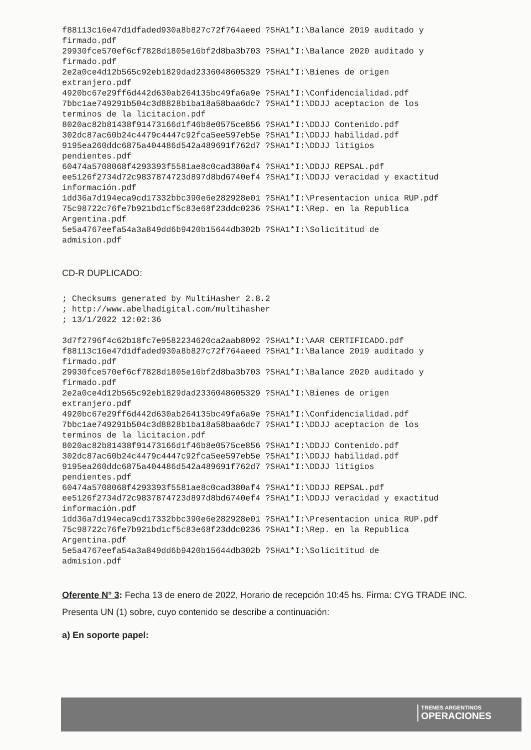f88113c16e47d1dfaded930a8b827c72f764aeed ?SHA1*I:\Balance 2019 auditado y
firmado.pdf
29930fce570ef6cf7828d1805e16bf2d8ba3b703 ?SHA1*I:\Balance 2020 auditado y
firmado.pdf
2e2a0ce4d12b565c92eb1829dad2336048605329 ?SHA1*I:\Bienes de origen
extranjero.pdf
4920bc67e29ff6d442d630ab264135bc49fa6a9e ?SHA1*I:\Confidencialidad.pdf
7bbc1ae749291b504c3d8828b1ba18a58baa6dc7 ?SHA1*I:\DDJJ aceptacion de los
terminos de la licitacion.pdf
8020ac82b81438f91473166d1f46b8e0575ce856 ?SHA1*I:\DDJJ Contenido.pdf
302dc87ac60b24c4479c4447c92fca5ee597eb5e ?SHA1*I:\DDJJ habilidad.pdf
9195ea260ddc6875a404486d542a489691f762d7 ?SHA1*I:\DDJJ litigios
pendientes.pdf
60474a5708068f4293393f5581ae8c0cad380af4 ?SHA1*I:\DDJJ REPSAL.pdf
ee5126f2734d72c9837874723d897d8bd6740ef4 ?SHA1*I:\DDJJ veracidad y exactitud
información.pdf
1dd36a7d194eca9cd17332bbc390e6e282928e01 ?SHA1*I:\Presentacion unica RUP.pdf
75c98722c76fe7b921bd1cf5c83e68f23ddc0236 ?SHA1*I:\Rep. en la Republica
Argentina.pdf
5e5a4767eefa54a3a849dd6b9420b15644db302b ?SHA1*I:\Solicititud de
admision.pdf
CD-R DUPLICADO:
; Checksums generated by MultiHasher 2.8.2
; http://www.abelhadigital.com/multihasher
; 13/1/2022 12:02:36

3d7f2796f4c62b18fc7e9582234620ca2aab8092 ?SHA1*I:\AAR CERTIFICADO.pdf
f88113c16e47d1dfaded930a8b827c72f764aeed ?SHA1*I:\Balance 2019 auditado y
firmado.pdf
29930fce570ef6cf7828d1805e16bf2d8ba3b703 ?SHA1*I:\Balance 2020 auditado y
firmado.pdf
2e2a0ce4d12b565c92eb1829dad2336048605329 ?SHA1*I:\Bienes de origen
extranjero.pdf
4920bc67e29ff6d442d630ab264135bc49fa6a9e ?SHA1*I:\Confidencialidad.pdf
7bbc1ae749291b504c3d8828b1ba18a58baa6dc7 ?SHA1*I:\DDJJ aceptacion de los
terminos de la licitacion.pdf
8020ac82b81438f91473166d1f46b8e0575ce856 ?SHA1*I:\DDJJ Contenido.pdf
302dc87ac60b24c4479c4447c92fca5ee597eb5e ?SHA1*I:\DDJJ habilidad.pdf
9195ea260ddc6875a404486d542a489691f762d7 ?SHA1*I:\DDJJ litigios
pendientes.pdf
60474a5708068f4293393f5581ae8c0cad380af4 ?SHA1*I:\DDJJ REPSAL.pdf
ee5126f2734d72c9837874723d897d8bd6740ef4 ?SHA1*I:\DDJJ veracidad y exactitud
información.pdf
1dd36a7d194eca9cd17332bbc390e6e282928e01 ?SHA1*I:\Presentacion unica RUP.pdf
75c98722c76fe7b921bd1cf5c83e68f23ddc0236 ?SHA1*I:\Rep. en la Republica
Argentina.pdf
5e5a4767eefa54a3a849dd6b9420b15644db302b ?SHA1*I:\Solicititud de
admision.pdf
Oferente N° 3: Fecha 13 de enero de 2022, Horario de recepción 10:45 hs. Firma: CYG TRADE INC. Presenta UN (1) sobre, cuyo contenido se describe a continuación:
a) En soporte papel:
TRENES ARGENTINOS
OPERACIONES